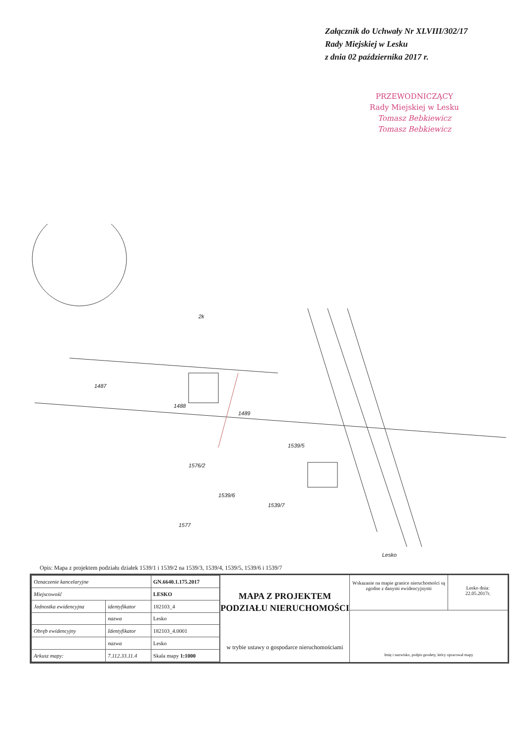Załącznik do Uchwały Nr XLVIII/302/17
Rady Miejskiej w Lesku
z dnia 02 października 2017 r.
PRZEWODNICZĄCY
Rady Miejskiej w Lesku
Tomasz Bebkiewicz
Tomasz Bebkiewicz
2k
1487
1488
1489
1539/5
1576/2
1539/6
1539/7
1577
Lesko
Opis: Mapa z projektem podziału działek 1539/1 i 1539/2 na 1539/3, 1539/4, 1539/5, 1539/6 i 1539/7
| Oznaczenie kancelaryjne | | GN.6640.1.175.2017 |
| Miejscowość | | LESKO |
| Jednostka ewidencyjna | identyfikator | 182103_4 |
| | nazwa | Lesko |
| Obręb ewidencyjny | Identyfikator | 182103_4.0001 |
| | nazwa | Lesko |
| Arkusz mapy: | 7.112.33.11.4 | Skala mapy 1:1000 |
MAPA Z PROJEKTEM PODZIAŁU NIERUCHOMOŚCI
w trybie ustawy o gospodarce nieruchomościami
Wskazanie na mapie granice nieruchomości są zgodne z danymi ewidencyjnymi
Lesko dnia:
22.05.2017r.
Imię i nazwisko, podpis geodety, który opracował mapy